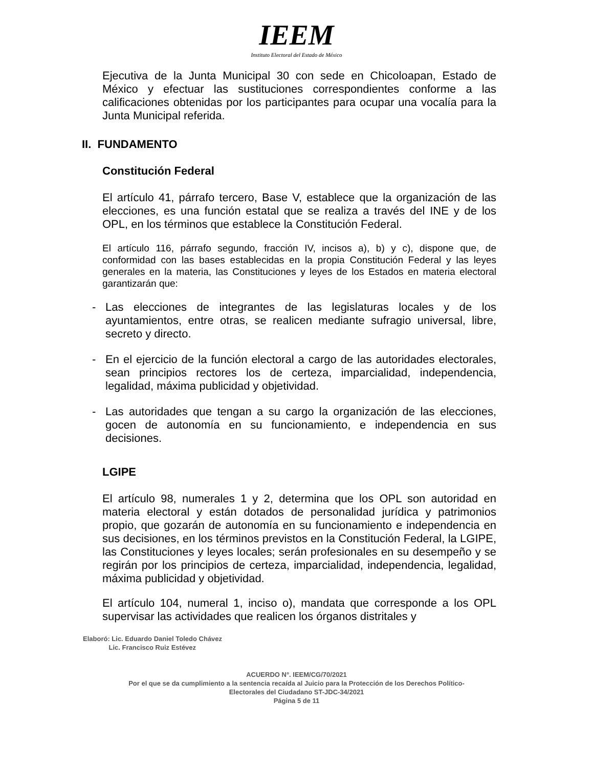IEEM
Instituto Electoral del Estado de México
Ejecutiva de la Junta Municipal 30 con sede en Chicoloapan, Estado de México y efectuar las sustituciones correspondientes conforme a las calificaciones obtenidas por los participantes para ocupar una vocalía para la Junta Municipal referida.
II. FUNDAMENTO
Constitución Federal
El artículo 41, párrafo tercero, Base V, establece que la organización de las elecciones, es una función estatal que se realiza a través del INE y de los OPL, en los términos que establece la Constitución Federal.
El artículo 116, párrafo segundo, fracción IV, incisos a), b) y c), dispone que, de conformidad con las bases establecidas en la propia Constitución Federal y las leyes generales en la materia, las Constituciones y leyes de los Estados en materia electoral garantizarán que:
- Las elecciones de integrantes de las legislaturas locales y de los ayuntamientos, entre otras, se realicen mediante sufragio universal, libre, secreto y directo.
- En el ejercicio de la función electoral a cargo de las autoridades electorales, sean principios rectores los de certeza, imparcialidad, independencia, legalidad, máxima publicidad y objetividad.
- Las autoridades que tengan a su cargo la organización de las elecciones, gocen de autonomía en su funcionamiento, e independencia en sus decisiones.
LGIPE
El artículo 98, numerales 1 y 2, determina que los OPL son autoridad en materia electoral y están dotados de personalidad jurídica y patrimonios propio, que gozarán de autonomía en su funcionamiento e independencia en sus decisiones, en los términos previstos en la Constitución Federal, la LGIPE, las Constituciones y leyes locales; serán profesionales en su desempeño y se regirán por los principios de certeza, imparcialidad, independencia, legalidad, máxima publicidad y objetividad.
El artículo 104, numeral 1, inciso o), mandata que corresponde a los OPL supervisar las actividades que realicen los órganos distritales y
Elaboró: Lic. Eduardo Daniel Toledo Chávez
Lic. Francisco Ruiz Estévez
ACUERDO N°. IEEM/CG/70/2021
Por el que se da cumplimiento a la sentencia recaída al Juicio para la Protección de los Derechos Político-
Electorales del Ciudadano ST-JDC-34/2021
Página 5 de 11